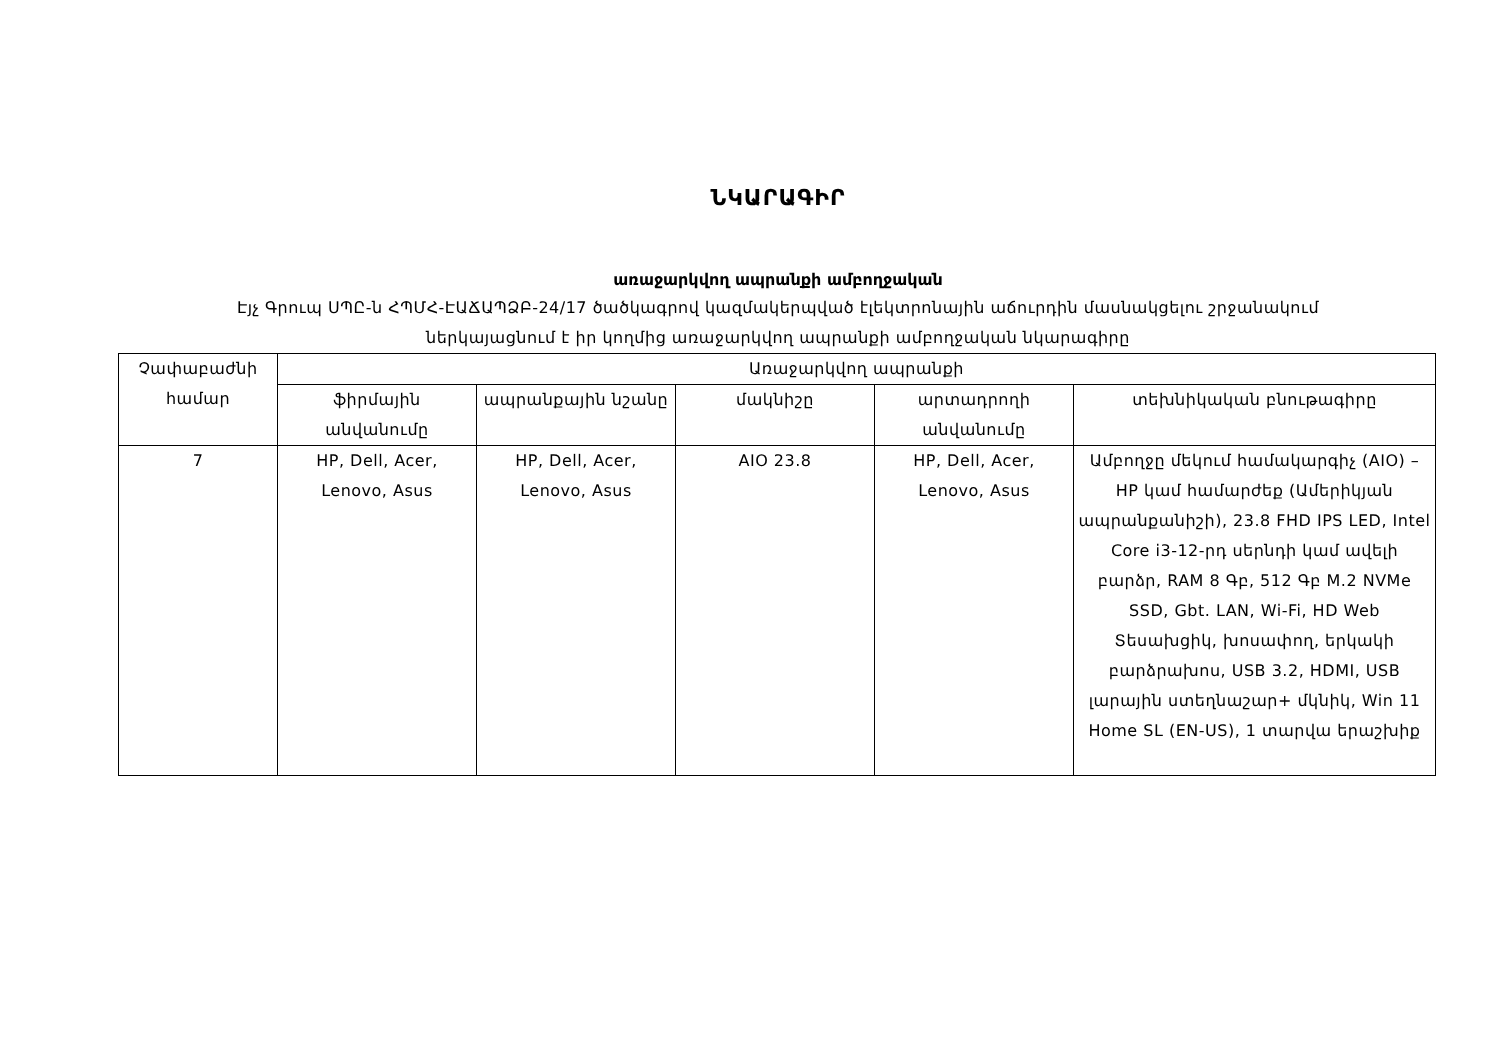ՆԿԱՐԱԳԻՐ
առաջարկվող ապրանքի ամբողջական
Էյչ Գրուպ ՍՊԸ-ն ՀՊՄՀ-ԷԱՃԱՊՁԲ-24/17 ծածկագրով կազմակերպված էլեկտրոնային աճուրդին մասնակցելու շրջանակում
ներկայացնում է իր կողմից առաջարկվող ապրանքի ամբողջական նկարագիրը
| Չափաբաժնի համար | Առաջարկվող ապրանքի | | | | |
| --- | --- | --- | --- | --- | --- |
| | ֆիրմային անվանումը | ապրանքային նշանը | մակնիշը | արտադրողի անվանումը | տեխնիկական բնութագիրը |
| 7 | HP, Dell, Acer, Lenovo, Asus | HP, Dell, Acer, Lenovo, Asus | AIO 23.8 | HP, Dell, Acer, Lenovo, Asus | Ամբողջը մեկում համակարգիչ (AIO) – HP կամ համարժեք (Ամերիկյան ապրանքանիշի), 23.8 FHD IPS LED, Intel Core i3-12-րդ սերնդի կամ ավելի բարձր, RAM 8 Գբ, 512 Գբ M.2 NVMe SSD, Gbt. LAN, Wi-Fi, HD Web Տեսախցիկ, խոսափող, երկակի բարձրախոս, USB 3.2, HDMI, USB լարային ստեղնաշար+ մկնիկ, Win 11 Home SL (EN-US), 1 տարվա երաշխիք |